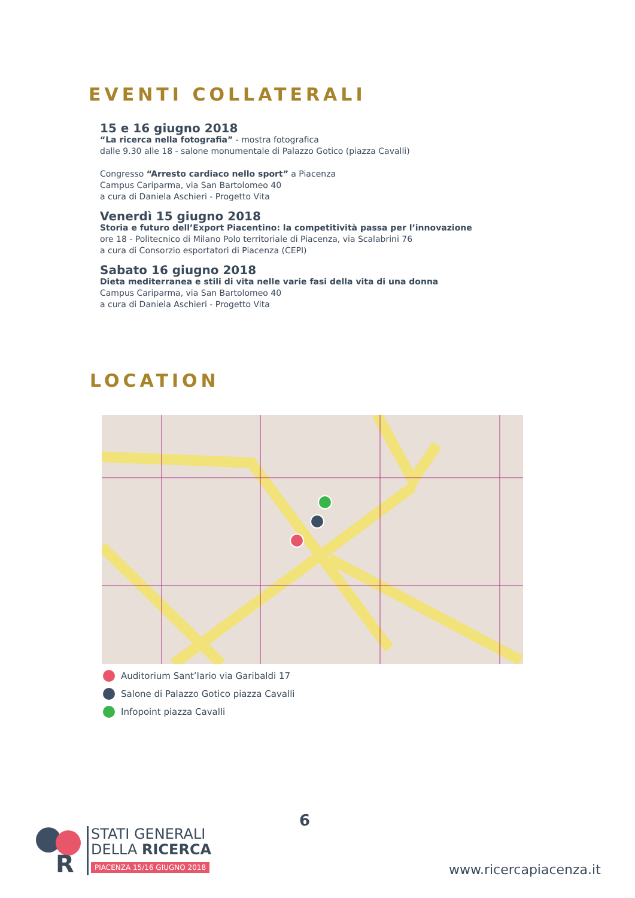EVENTI COLLATERALI
15 e 16 giugno 2018
“La ricerca nella fotografia” - mostra fotografica
dalle 9.30 alle 18 - salone monumentale di Palazzo Gotico (piazza Cavalli)
Congresso “Arresto cardiaco nello sport” a Piacenza
Campus Cariparma, via San Bartolomeo 40
a cura di Daniela Aschieri - Progetto Vita
Venerdì 15 giugno 2018
Storia e futuro dell’Export Piacentino: la competitività passa per l’innovazione
ore 18 - Politecnico di Milano Polo territoriale di Piacenza, via Scalabrini 76
a cura di Consorzio esportatori di Piacenza (CEPI)
Sabato 16 giugno 2018
Dieta mediterranea e stili di vita nelle varie fasi della vita di una donna
Campus Cariparma, via San Bartolomeo 40
a cura di Daniela Aschieri - Progetto Vita
LOCATION
Auditorium Sant’Iario via Garibaldi 17
Salone di Palazzo Gotico piazza Cavalli
Infopoint piazza Cavalli
6
R
STATI GENERALI
DELLA RICERCA
PIACENZA 15/16 GIUGNO 2018
www.ricercapiacenza.it